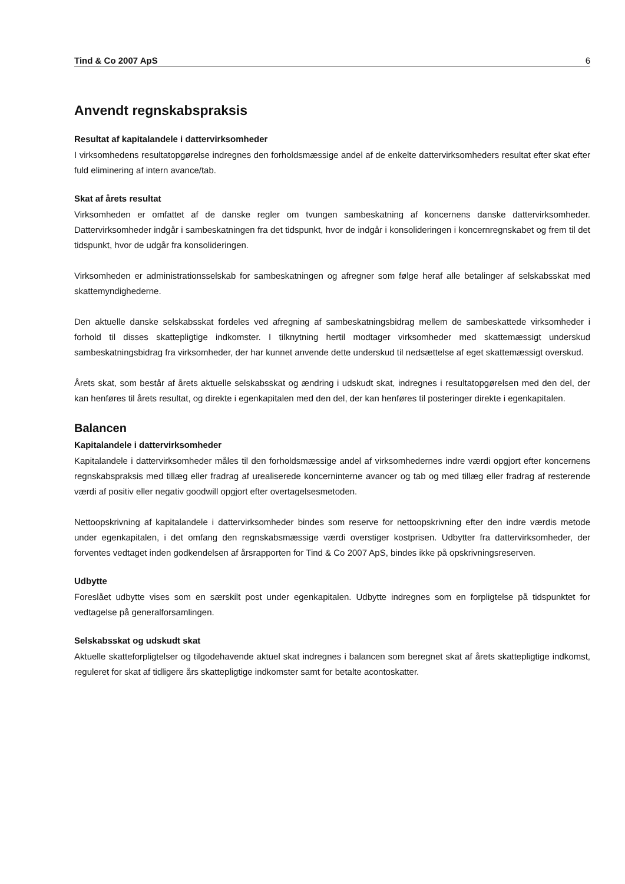Tind & Co 2007 ApS 6
Anvendt regnskabspraksis
Resultat af kapitalandele i dattervirksomheder
I virksomhedens resultatopgørelse indregnes den forholdsmæssige andel af de enkelte dattervirksomheders resultat efter skat efter fuld eliminering af intern avance/tab.
Skat af årets resultat
Virksomheden er omfattet af de danske regler om tvungen sambeskatning af koncernens danske dattervirksomheder. Dattervirksomheder indgår i sambeskatningen fra det tidspunkt, hvor de indgår i konsolideringen i koncernregnskabet og frem til det tidspunkt, hvor de udgår fra konsolideringen.
Virksomheden er administrationsselskab for sambeskatningen og afregner som følge heraf alle betalinger af selskabsskat med skattemyndighederne.
Den aktuelle danske selskabsskat fordeles ved afregning af sambeskatningsbidrag mellem de sambeskattede virksomheder i forhold til disses skattepligtige indkomster. I tilknytning hertil modtager virksomheder med skattemæssigt underskud sambeskatningsbidrag fra virksomheder, der har kunnet anvende dette underskud til nedsættelse af eget skattemæssigt overskud.
Årets skat, som består af årets aktuelle selskabsskat og ændring i udskudt skat, indregnes i resultatopgørelsen med den del, der kan henføres til årets resultat, og direkte i egenkapitalen med den del, der kan henføres til posteringer direkte i egenkapitalen.
Balancen
Kapitalandele i dattervirksomheder
Kapitalandele i dattervirksomheder måles til den forholdsmæssige andel af virksomhedernes indre værdi opgjort efter koncernens regnskabspraksis med tillæg eller fradrag af urealiserede koncerninterne avancer og tab og med tillæg eller fradrag af resterende værdi af positiv eller negativ goodwill opgjort efter overtagelsesmetoden.
Nettoopskrivning af kapitalandele i dattervirksomheder bindes som reserve for nettoopskrivning efter den indre værdis metode under egenkapitalen, i det omfang den regnskabsmæssige værdi overstiger kostprisen. Udbytter fra dattervirksomheder, der forventes vedtaget inden godkendelsen af årsrapporten for Tind & Co 2007 ApS, bindes ikke på opskrivningsreserven.
Udbytte
Foreslået udbytte vises som en særskilt post under egenkapitalen. Udbytte indregnes som en forpligtelse på tidspunktet for vedtagelse på generalforsamlingen.
Selskabsskat og udskudt skat
Aktuelle skatteforpligtelser og tilgodehavende aktuel skat indregnes i balancen som beregnet skat af årets skattepligtige indkomst, reguleret for skat af tidligere års skattepligtige indkomster samt for betalte acontoskatter.